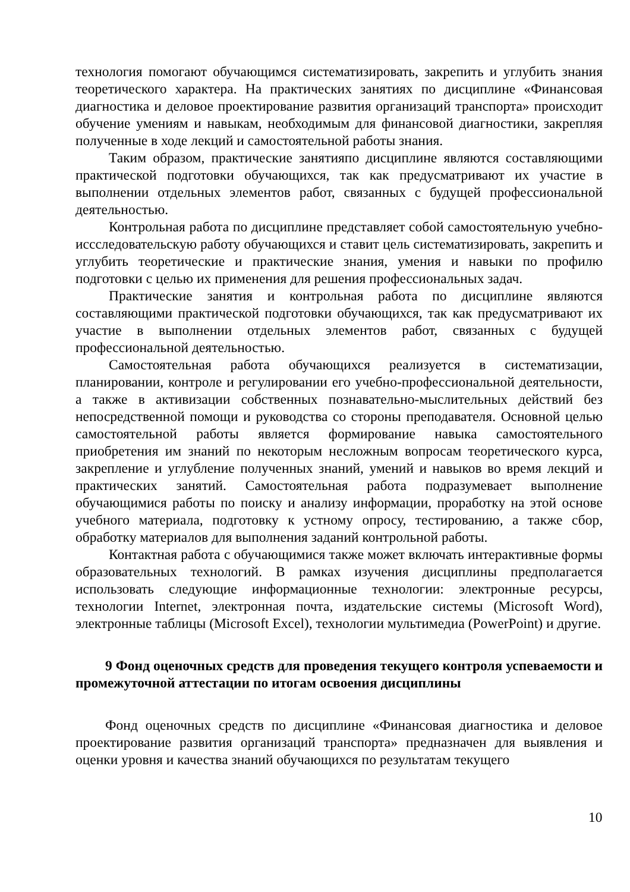технология помогают обучающимся систематизировать, закрепить и углубить знания теоретического характера. На практических занятиях по дисциплине «Финансовая диагностика и деловое проектирование развития организаций транспорта» происходит обучение умениям и навыкам, необходимым для финансовой диагностики, закрепляя полученные в ходе лекций и самостоятельной работы знания.
Таким образом, практические занятияпо дисциплине являются составляющими практической подготовки обучающихся, так как предусматривают их участие в выполнении отдельных элементов работ, связанных с будущей профессиональной деятельностью.
Контрольная работа по дисциплине представляет собой самостоятельную учебно-иссследовательскую работу обучающихся и ставит цель систематизировать, закрепить и углубить теоретические и практические знания, умения и навыки по профилю подготовки с целью их применения для решения профессиональных задач.
Практические занятия и контрольная работа по дисциплине являются составляющими практической подготовки обучающихся, так как предусматривают их участие в выполнении отдельных элементов работ, связанных с будущей профессиональной деятельностью.
Самостоятельная работа обучающихся реализуется в систематизации, планировании, контроле и регулировании его учебно-профессиональной деятельности, а также в активизации собственных познавательно-мыслительных действий без непосредственной помощи и руководства со стороны преподавателя. Основной целью самостоятельной работы является формирование навыка самостоятельного приобретения им знаний по некоторым несложным вопросам теоретического курса, закрепление и углубление полученных знаний, умений и навыков во время лекций и практических занятий. Самостоятельная работа подразумевает выполнение обучающимися работы по поиску и анализу информации, проработку на этой основе учебного материала, подготовку к устному опросу, тестированию, а также сбор, обработку материалов для выполнения заданий контрольной работы.
Контактная работа с обучающимися также может включать интерактивные формы образовательных технологий. В рамках изучения дисциплины предполагается использовать следующие информационные технологии: электронные ресурсы, технологии Internet, электронная почта, издательские системы (Microsoft Word), электронные таблицы (Microsoft Excel), технологии мультимедиа (PowerPoint) и другие.
9 Фонд оценочных средств для проведения текущего контроля успеваемости и промежуточной аттестации по итогам освоения дисциплины
Фонд оценочных средств по дисциплине «Финансовая диагностика и деловое проектирование развития организаций транспорта» предназначен для выявления и оценки уровня и качества знаний обучающихся по результатам текущего
10